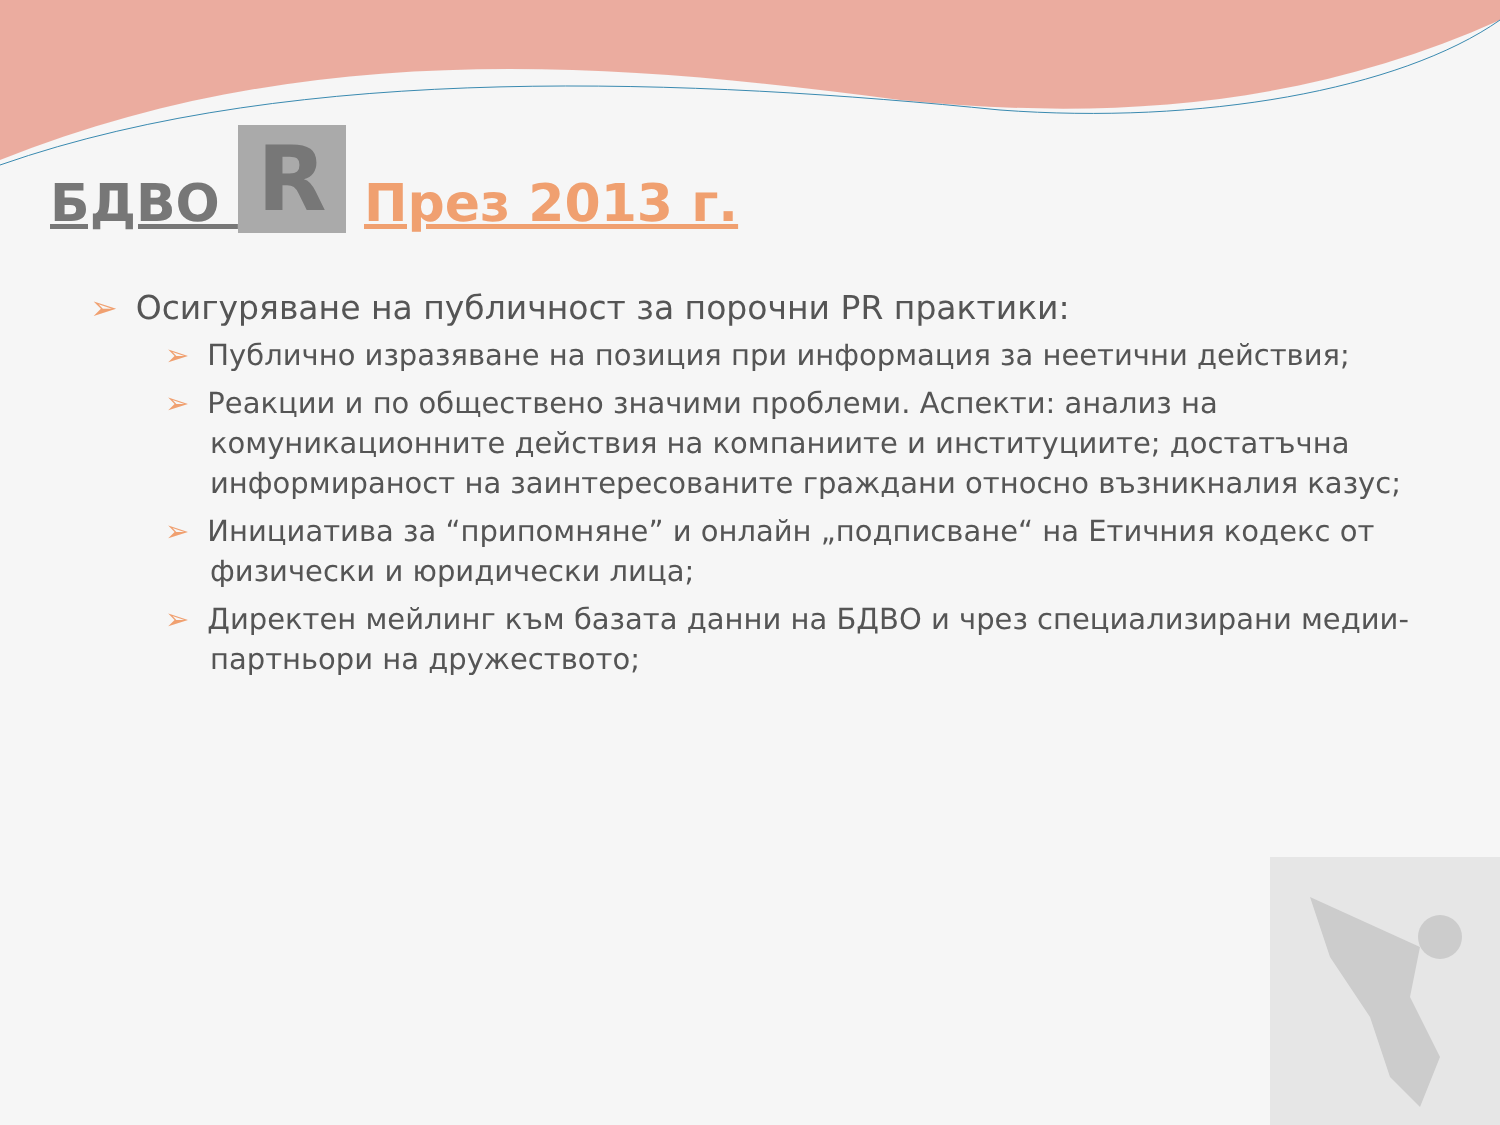БДВО R През 2013 г.
➢ Осигуряване на публичност за порочни PR практики:
➢ Публично изразяване на позиция при информация за неетични действия;
➢ Реакции и по обществено значими проблеми. Аспекти: анализ на комуникационните действия на компаниите и институциите; достатъчна информираност на заинтересованите граждани относно възникналия казус;
➢ Инициатива за “припомняне” и онлайн „подписване“ на Етичния кодекс от физически и юридически лица;
➢ Директен мейлинг към базата данни на БДВО и чрез специализирани медии-партньори на дружеството;